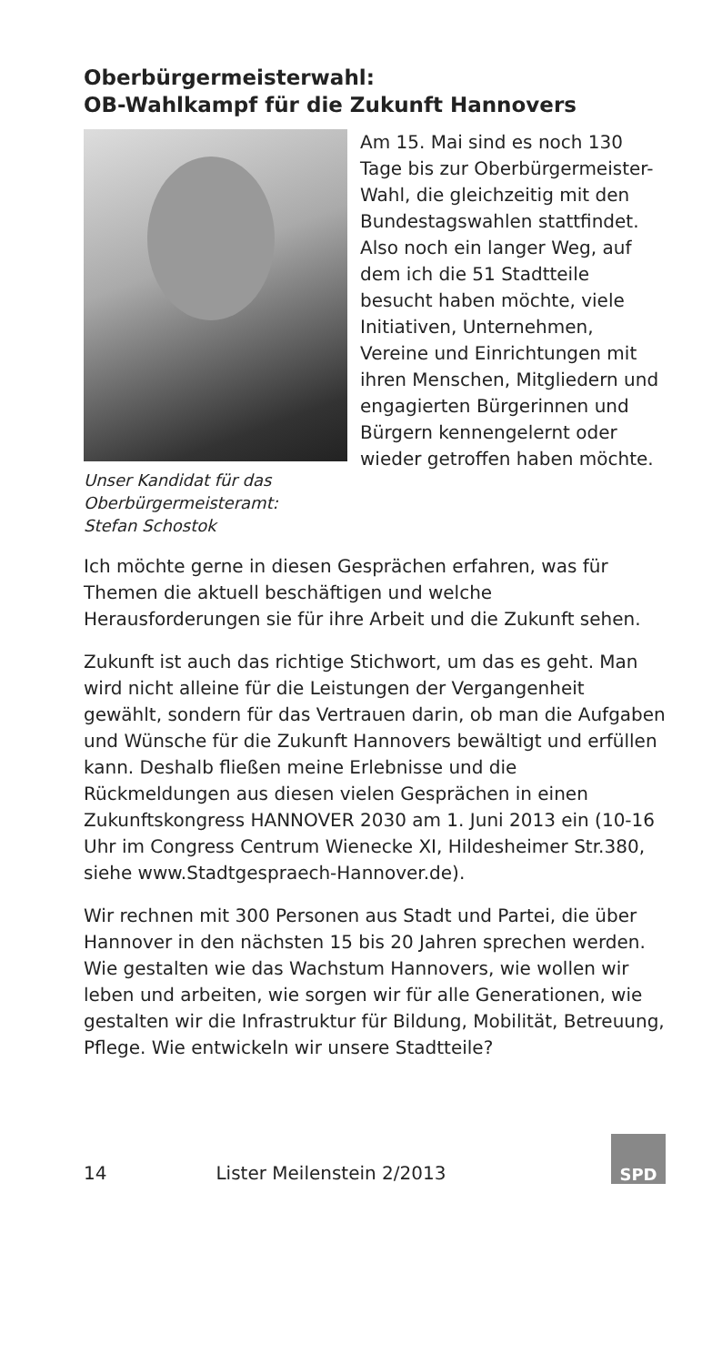Oberbürgermeisterwahl:
OB-Wahlkampf für die Zukunft Hannovers
Unser Kandidat für das
Oberbürgermeisteramt:
Stefan Schostok
Am 15. Mai sind es noch 130 Tage bis zur Oberbürgermeister-Wahl, die gleichzeitig mit den Bundestagswahlen statt­findet. Also noch ein langer Weg, auf dem ich die 51 Stadtteile besucht haben möchte, viele Initiativen, Unternehmen, Vereine und Einrichtungen mit ihren Menschen, Mitgliedern und engagierten Bürgerinnen und Bürgern kennengelernt oder wieder getroffen ha­ben möchte.
Ich möchte gerne in diesen Gesprächen erfahren, was für Themen die aktuell beschäftigen und welche Herausforderungen sie für ihre Arbeit und die Zukunft sehen.
Zukunft ist auch das richtige Stichwort, um das es geht. Man wird nicht alleine für die Leistungen der Vergangenheit gewählt, sondern für das Vertrauen darin, ob man die Aufgaben und Wünsche für die Zu­kunft Hannovers bewältigt und erfüllen kann. Deshalb fließen meine Erlebnisse und die Rückmeldungen aus diesen vielen Gesprächen in einen Zukunftskongress HANNOVER 2030 am 1. Juni 2013 ein (10-16 Uhr im Congress Centrum Wienecke XI, Hildesheimer Str.380, siehe www.Stadtgespraech-Hannover.de).
Wir rechnen mit 300 Personen aus Stadt und Partei, die über Hannover in den nächsten 15 bis 20 Jahren sprechen werden. Wie gestalten wie das Wachstum Hannovers, wie wollen wir leben und arbeiten, wie sorgen wir für alle Generationen, wie gestalten wir die Infrastruktur für Bildung, Mobilität, Betreuung, Pflege. Wie entwickeln wir unsere Stadtteile?
14 Lister Meilenstein 2/2013
SPD